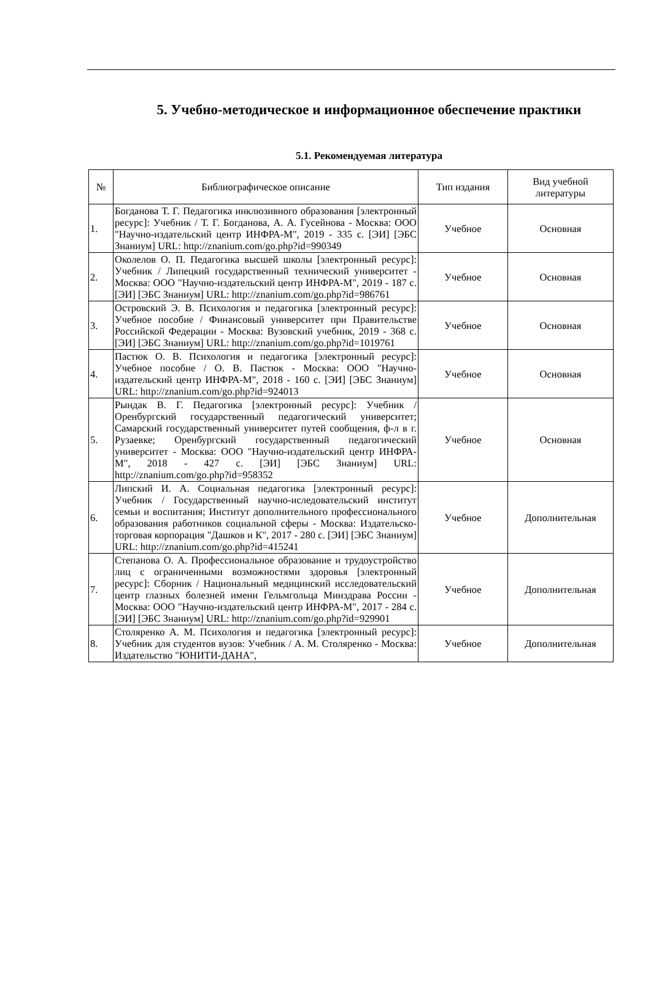5. Учебно-методическое и информационное обеспечение практики
5.1. Рекомендуемая литература
| № | Библиографическое описание | Тип издания | Вид учебной литературы |
| --- | --- | --- | --- |
| 1. | Богданова Т. Г. Педагогика инклюзивного образования [электронный ресурс]: Учебник / Т. Г. Богданова, А. А. Гусейнова - Москва: ООО "Научно-издательский центр ИНФРА-М", 2019 - 335 с. [ЭИ] [ЭБС Знаниум] URL: http://znanium.com/go.php?id=990349 | Учебное | Основная |
| 2. | Околелов О. П. Педагогика высшей школы [электронный ресурс]: Учебник / Липецкий государственный технический университет - Москва: ООО "Научно-издательский центр ИНФРА-М", 2019 - 187 с. [ЭИ] [ЭБС Знаниум] URL: http://znanium.com/go.php?id=986761 | Учебное | Основная |
| 3. | Островский Э. В. Психология и педагогика [электронный ресурс]: Учебное пособие / Финансовый университет при Правительстве Российской Федерации - Москва: Вузовский учебник, 2019 - 368 с. [ЭИ] [ЭБС Знаниум] URL: http://znanium.com/go.php?id=1019761 | Учебное | Основная |
| 4. | Пастюк О. В. Психология и педагогика [электронный ресурс]: Учебное пособие / О. В. Пастюк - Москва: ООО "Научно-издательский центр ИНФРА-М", 2018 - 160 с. [ЭИ] [ЭБС Знаниум] URL: http://znanium.com/go.php?id=924013 | Учебное | Основная |
| 5. | Рындак В. Г. Педагогика [электронный ресурс]: Учебник / Оренбургский государственный педагогический университет; Самарский государственный университет путей сообщения, ф-л в г. Рузаевке; Оренбургский государственный педагогический университет - Москва: ООО "Научно-издательский центр ИНФРА-М", 2018 - 427 с. [ЭИ] [ЭБС Знаниум] URL: http://znanium.com/go.php?id=958352 | Учебное | Основная |
| 6. | Липский И. А. Социальная педагогика [электронный ресурс]: Учебник / Государственный научно-иследовательский институт семьи и воспитания; Институт дополнительного профессионального образования работников социальной сферы - Москва: Издательско-торговая корпорация "Дашков и К", 2017 - 280 с. [ЭИ] [ЭБС Знаниум] URL: http://znanium.com/go.php?id=415241 | Учебное | Дополнительная |
| 7. | Степанова О. А. Профессиональное образование и трудоустройство лиц с ограниченными возможностями здоровья [электронный ресурс]: Сборник / Национальный медицинский исследовательский центр глазных болезней имени Гельмгольца Минздрава России - Москва: ООО "Научно-издательский центр ИНФРА-М", 2017 - 284 с. [ЭИ] [ЭБС Знаниум] URL: http://znanium.com/go.php?id=929901 | Учебное | Дополнительная |
| 8. | Столяренко А. М. Психология и педагогика [электронный ресурс]: Учебник для студентов вузов: Учебник / А. М. Столяренко - Москва: Издательство "ЮНИТИ-ДАНА", | Учебное | Дополнительная |